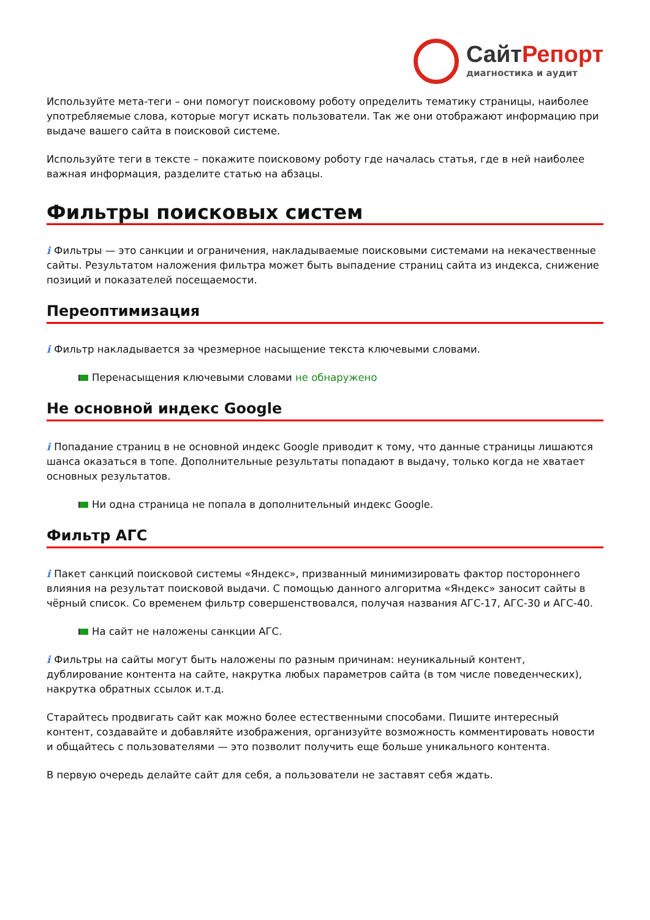СайтРепорт
диагностика и аудит
Используйте мета-теги – они помогут поисковому роботу определить тематику страницы, наиболее употребляемые слова, которые могут искать пользователи. Так же они отображают информацию при выдаче вашего сайта в поисковой системе.
Используйте теги в тексте – покажите поисковому роботу где началась статья, где в ней наиболее важная информация, разделите статью на абзацы.
Фильтры поисковых систем
i Фильтры — это санкции и ограничения, накладываемые поисковыми системами на некачественные сайты. Результатом наложения фильтра может быть выпадение страниц сайта из индекса, снижение позиций и показателей посещаемости.
Переоптимизация
i Фильтр накладывается за чрезмерное насыщение текста ключевыми словами.
Перенасыщения ключевыми словами не обнаружено
Не основной индекс Google
i Попадание страниц в не основной индекс Google приводит к тому, что данные страницы лишаются шанса оказаться в топе. Дополнительные результаты попадают в выдачу, только когда не хватает основных результатов.
Ни одна страница не попала в дополнительный индекс Google.
Фильтр АГС
i Пакет санкций поисковой системы «Яндекс», призванный минимизировать фактор постороннего влияния на результат поисковой выдачи. С помощью данного алгоритма «Яндекс» заносит сайты в чёрный список. Со временем фильтр совершенствовался, получая названия АГС-17, АГС-30 и АГС-40.
На сайт не наложены санкции АГС.
i Фильтры на сайты могут быть наложены по разным причинам: неуникальный контент, дублирование контента на сайте, накрутка любых параметров сайта (в том числе поведенческих), накрутка обратных ссылок и.т.д.
Старайтесь продвигать сайт как можно более естественными способами. Пишите интересный контент, создавайте и добавляйте изображения, организуйте возможность комментировать новости и общайтесь с пользователями — это позволит получить еще больше уникального контента.
В первую очередь делайте сайт для себя, а пользователи не заставят себя ждать.